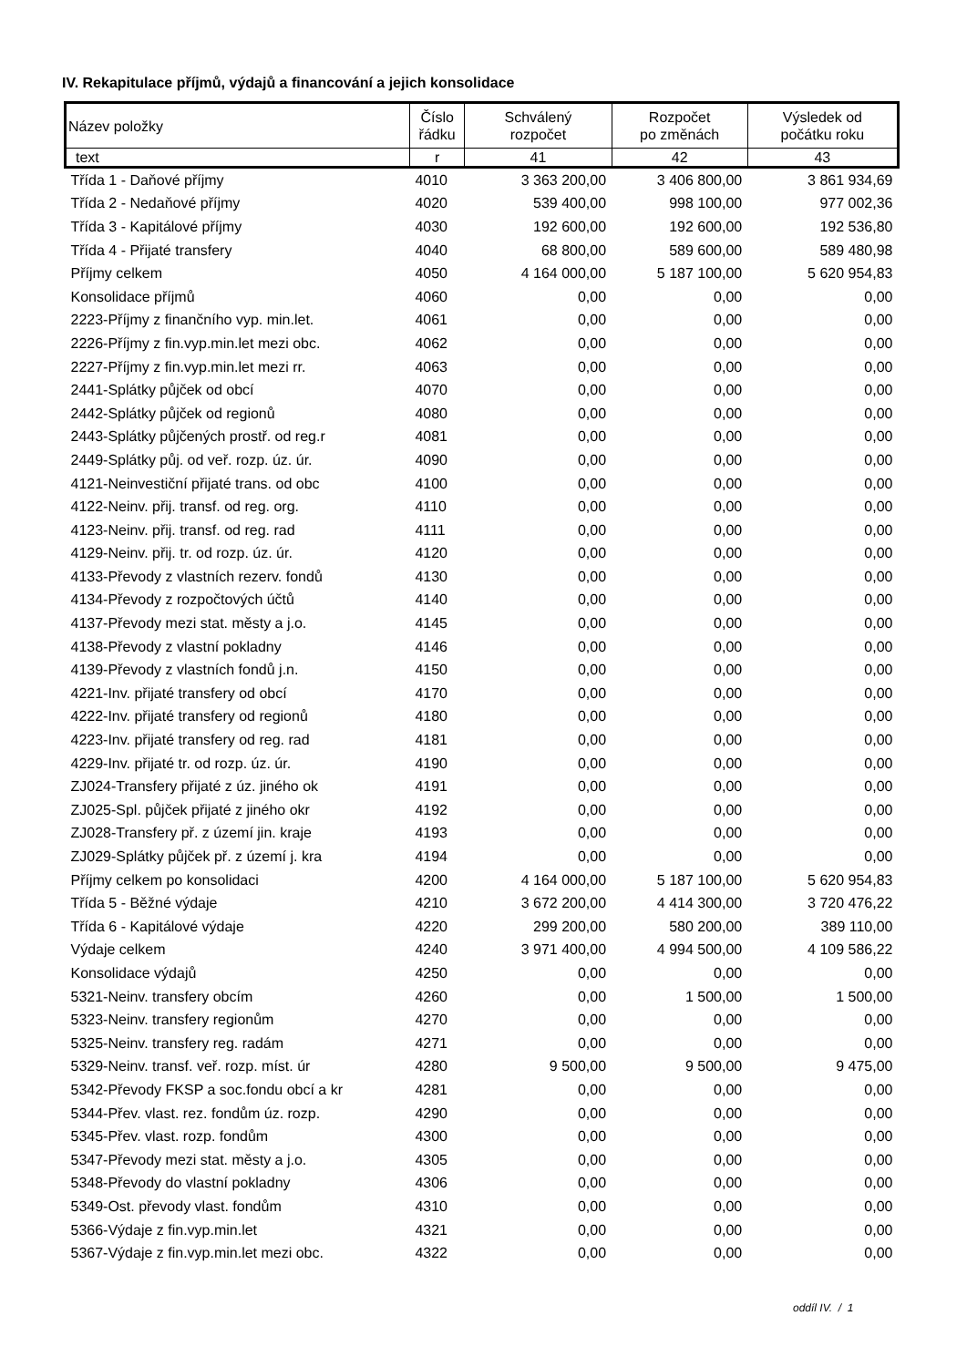IV. Rekapitulace příjmů, výdajů a financování a jejich konsolidace
| Název položky | Číslo řádku | Schválený rozpočet | Rozpočet po změnách | Výsledek od počátku roku |
| --- | --- | --- | --- | --- |
| text | r | 41 | 42 | 43 |
| Třída 1 - Daňové příjmy | 4010 | 3 363 200,00 | 3 406 800,00 | 3 861 934,69 |
| Třída 2 - Nedaňové příjmy | 4020 | 539 400,00 | 998 100,00 | 977 002,36 |
| Třída 3 - Kapitálové příjmy | 4030 | 192 600,00 | 192 600,00 | 192 536,80 |
| Třída 4 - Přijaté transfery | 4040 | 68 800,00 | 589 600,00 | 589 480,98 |
| Příjmy celkem | 4050 | 4 164 000,00 | 5 187 100,00 | 5 620 954,83 |
| Konsolidace příjmů | 4060 | 0,00 | 0,00 | 0,00 |
| 2223-Příjmy z finančního vyp. min.let. | 4061 | 0,00 | 0,00 | 0,00 |
| 2226-Příjmy z fin.vyp.min.let mezi obc. | 4062 | 0,00 | 0,00 | 0,00 |
| 2227-Příjmy z fin.vyp.min.let mezi rr. | 4063 | 0,00 | 0,00 | 0,00 |
| 2441-Splátky půjček od obcí | 4070 | 0,00 | 0,00 | 0,00 |
| 2442-Splátky půjček od regionů | 4080 | 0,00 | 0,00 | 0,00 |
| 2443-Splátky půjčených prostř. od reg.r | 4081 | 0,00 | 0,00 | 0,00 |
| 2449-Splátky půj. od veř. rozp. úz. úr. | 4090 | 0,00 | 0,00 | 0,00 |
| 4121-Neinvestiční přijaté trans. od obc | 4100 | 0,00 | 0,00 | 0,00 |
| 4122-Neinv. přij. transf. od reg. org. | 4110 | 0,00 | 0,00 | 0,00 |
| 4123-Neinv. přij. transf. od reg. rad | 4111 | 0,00 | 0,00 | 0,00 |
| 4129-Neinv. přij. tr. od rozp. úz. úr. | 4120 | 0,00 | 0,00 | 0,00 |
| 4133-Převody z vlastních rezerv. fondů | 4130 | 0,00 | 0,00 | 0,00 |
| 4134-Převody z rozpočtových účtů | 4140 | 0,00 | 0,00 | 0,00 |
| 4137-Převody mezi stat. městy a j.o. | 4145 | 0,00 | 0,00 | 0,00 |
| 4138-Převody z vlastní pokladny | 4146 | 0,00 | 0,00 | 0,00 |
| 4139-Převody z vlastních fondů j.n. | 4150 | 0,00 | 0,00 | 0,00 |
| 4221-Inv. přijaté transfery od obcí | 4170 | 0,00 | 0,00 | 0,00 |
| 4222-Inv. přijaté transfery od regionů | 4180 | 0,00 | 0,00 | 0,00 |
| 4223-Inv. přijaté transfery od reg. rad | 4181 | 0,00 | 0,00 | 0,00 |
| 4229-Inv. přijaté tr. od rozp. úz. úr. | 4190 | 0,00 | 0,00 | 0,00 |
| ZJ024-Transfery přijaté z úz. jiného ok | 4191 | 0,00 | 0,00 | 0,00 |
| ZJ025-Spl. půjček přijaté z jiného okr | 4192 | 0,00 | 0,00 | 0,00 |
| ZJ028-Transfery př. z území jin. kraje | 4193 | 0,00 | 0,00 | 0,00 |
| ZJ029-Splátky půjček př. z území j. kra | 4194 | 0,00 | 0,00 | 0,00 |
| Příjmy celkem po konsolidaci | 4200 | 4 164 000,00 | 5 187 100,00 | 5 620 954,83 |
| Třída 5 - Běžné výdaje | 4210 | 3 672 200,00 | 4 414 300,00 | 3 720 476,22 |
| Třída 6 - Kapitálové výdaje | 4220 | 299 200,00 | 580 200,00 | 389 110,00 |
| Výdaje celkem | 4240 | 3 971 400,00 | 4 994 500,00 | 4 109 586,22 |
| Konsolidace výdajů | 4250 | 0,00 | 0,00 | 0,00 |
| 5321-Neinv. transfery obcím | 4260 | 0,00 | 1 500,00 | 1 500,00 |
| 5323-Neinv. transfery regionům | 4270 | 0,00 | 0,00 | 0,00 |
| 5325-Neinv. transfery reg. radám | 4271 | 0,00 | 0,00 | 0,00 |
| 5329-Neinv. transf. veř. rozp. míst. úr | 4280 | 9 500,00 | 9 500,00 | 9 475,00 |
| 5342-Převody FKSP a soc.fondu obcí a kr | 4281 | 0,00 | 0,00 | 0,00 |
| 5344-Přev. vlast. rez. fondům úz. rozp. | 4290 | 0,00 | 0,00 | 0,00 |
| 5345-Přev. vlast. rozp. fondům | 4300 | 0,00 | 0,00 | 0,00 |
| 5347-Převody mezi stat. městy a j.o. | 4305 | 0,00 | 0,00 | 0,00 |
| 5348-Převody do vlastní pokladny | 4306 | 0,00 | 0,00 | 0,00 |
| 5349-Ost. převody vlast. fondům | 4310 | 0,00 | 0,00 | 0,00 |
| 5366-Výdaje z fin.vyp.min.let | 4321 | 0,00 | 0,00 | 0,00 |
| 5367-Výdaje z fin.vyp.min.let mezi obc. | 4322 | 0,00 | 0,00 | 0,00 |
oddíl IV. / 1